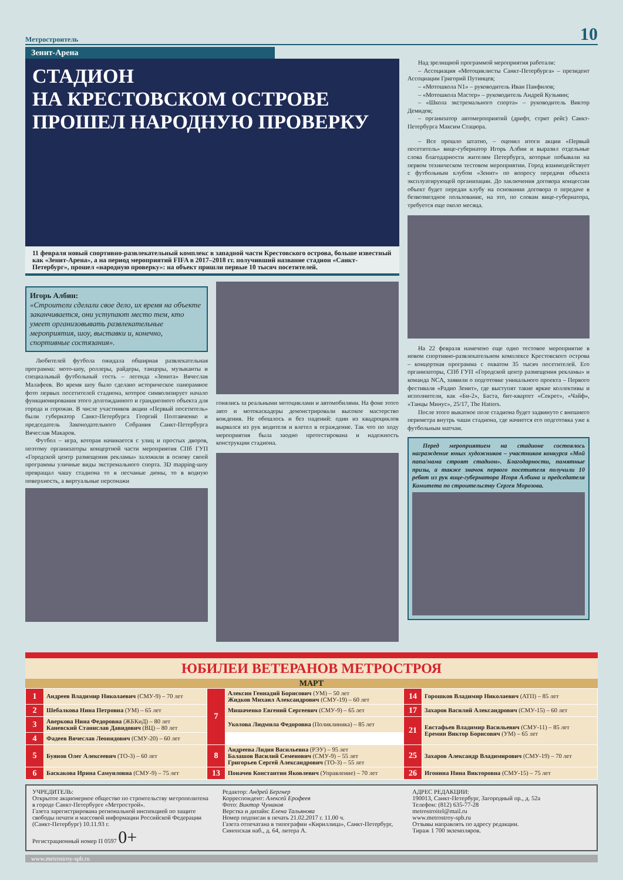Метростроитель 10
Зенит-Арена
СТАДИОН
НА КРЕСТОВСКОМ ОСТРОВЕ
ПРОШЕЛ НАРОДНУЮ ПРОВЕРКУ
11 февраля новый спортивно-развлекательный комплекс в западной части Крестовского острова, больше известный как «Зенит-Арена», а на период мероприятий FIFA в 2017–2018 гг. получивший название стадион «Санкт-Петербург», прошел «народную проверку»: на объект пришли первые 10 тысяч посетителей.
Игорь Албин:
«Строители сделали свое дело, их время на объекте заканчивается, они уступают место тем, кто умеет организовывать развлекательные мероприятия, шоу, выставки и, конечно, спортивные состязания».
Любителей футбола ожидала обширная развлекательная программа: мото-шоу, роллеры, райдеры, танцоры, музыканты и специальный футбольный гость – легенда «Зенита» Вячеслав Малафеев. Во время шоу было сделано историческое панорамное фото первых посетителей стадиона, которое символизирует начало функционирования этого долгожданного и грандиозного объекта для города и горожан. В числе участников акции «Первый посетитель» были губернатор Санкт-Петербурга Георгий Полтавченко и председатель Законодательного Собрания Санкт-Петербурга Вячеслав Макаров.
Футбол – игра, которая начинается с улиц и простых дворов, поэтому организаторы концертной части мероприятия СПб ГУП «Городской центр размещения рекламы» заложили в основу своей программы уличные виды экстремального спорта. 3D mapping-шоу превращал чашу стадиона то в песчаные дюны, то в водную поверхность, а виртуальные персонажи
гонялись за реальными мотоциклами и автомобилями. На фоне этого авто и мотокаскадеры демонстрировали высокое мастерство вождения. Не обошлось и без падений: один из квадроциклов вырвался из рук водителя и влетел в ограждение. Так что по ходу мероприятия была заодно протестирована и надежность конструкции стадиона.
Над зрелищной программой мероприятия работали:
– Ассоциация «Мотоциклисты Санкт-Петербурга» – президент Ассоциации Григорий Путинцев;
– «Мотошкола N1» – руководитель Иван Панфилов;
– «Мотошкола Мастер» – руководитель Андрей Кузьмин;
– «Школа экстремального спорта» – руководитель Виктор Демидов;
– организатор автомероприятий (дрифт, стрит рейс) Санкт-Петербурга Максим Стацюра.
– Все прошло штатно, – оценил итоги акции «Первый посетитель» вице-губернатор Игорь Албин и выразил отдельные слова благодарности жителям Петербурга, которые побывали на первом техническом тестовом мероприятии. Город взаимодействует с футбольным клубом «Зенит» по вопросу передачи объекта эксплуатирующей организации. До заключения договора концессии объект будет передан клубу на основании договора о передаче в безвозмездное пользование, на это, по словам вице-губернатора, требуется еще около месяца.
На 22 февраля намечено еще одно тестовое мероприятие в новом спортивно-развлекательном комплексе Крестовского острова – концертная программа с охватом 35 тысяч посетителей. Его организаторы, СПб ГУП «Городской центр размещения рекламы» и команда NCA, заявили о подготовке уникального проекта – Первого фестиваля «Радио Зенит», где выступят такие яркие коллективы и исполнители, как «Би-2», Баста, бит-квартет «Секрет», «Чайф», «Танцы Минус», 25/17, The Hatters.
После этого выкатное поле стадиона будет задвинуто с внешнего периметра внутрь чаши стадиона, где начнется его подготовка уже к футбольным матчам.
Перед мероприятием на стадионе состоялось награждение юных художников – участников конкурса «Мой папа/мама строят стадион». Благодарности, памятные призы, а также значок первого посетителя получили 10 ребят из рук вице-губернатора Игоря Албина и председателя Комитета по строительству Сергея Морозова.
ЮБИЛЕИ ВЕТЕРАНОВ МЕТРОСТРОЯ
МАРТ
| 1 | Андреев Владимир Николаевич (СМУ-9) – 70 лет | 7 | Алексин Геннадий Борисович (УМ) – 50 лет Жидков Михаил Александрович (СМУ-19) – 60 лет | 14 | Горошков Владимир Николаевич (АТП) – 85 лет |
| 2 | Шебалкова Нина Петровна (УМ) – 65 лет | | Мишаченко Евгений Сергеевич (СМУ-9) – 65 лет | 17 | Захаров Василий Александрович (СМУ-15) – 60 лет |
| 3 | Аверкова Нина Федоровна (ЖБКиД) – 80 лет Каневский Станислав Давидович (ВЦ) – 80 лет | | Уколова Людмила Федоровна (Поликлиника) – 85 лет | 21 | Евстафьев Владимир Васильевич (СМУ-11) – 85 лет Еремин Виктор Борисович (УМ) – 65 лет |
| 4 | Фадеев Вячеслав Леонидович (СМУ-20) – 60 лет | | | | |
| 5 | Буянов Олег Алексеевич (ТО-3) – 60 лет | 8 | Андреева Лидия Васильевна (РЭУ) – 95 лет Балашов Василий Семенович (СМУ-9) – 55 лет Григорьев Сергей Александрович (ТО-3) – 55 лет | 25 | Захаров Александр Владимирович (СМУ-19) – 70 лет |
| 6 | Баскакова Ирина Самуиловна (СМУ-9) – 75 лет | 13 | Поначев Константин Яковлевич (Управление) – 70 лет | 26 | Игонина Нина Викторовна (СМУ-15) – 75 лет |
УЧРЕДИТЕЛЬ:
Открытое акционерное общество по строительству метрополитена в городе Санкт-Петербурге «Метрострой».
Газета зарегистрирована региональной инспекцией по защите свободы печати и массовой информации Российской Федерации (Санкт-Петербург) 10.11.93 г.
Регистрационный номер П 0597 0+
Редактор: Андрей Бергнер
Корреспондент: Алексей Ерофеев
Фото: Виктор Чумаков
Верстка и дизайн: Елена Тальянова
Номер подписан в печать 21.02.2017 г. 11.00 ч.
Газета отпечатана в типографии «Кириллица», Санкт-Петербург, Синопская наб., д. 64, литера А.
АДРЕС РЕДАКЦИИ:
190013, Санкт-Петербург, Загородный пр., д. 52а
Телефон: (812) 635-77-28
metrostroitel@mail.ru
www.metrostroy-spb.ru
Отзывы направлять по адресу редакции.
Тираж 1 700 экземпляров.
www.metrostroy-spb.ru